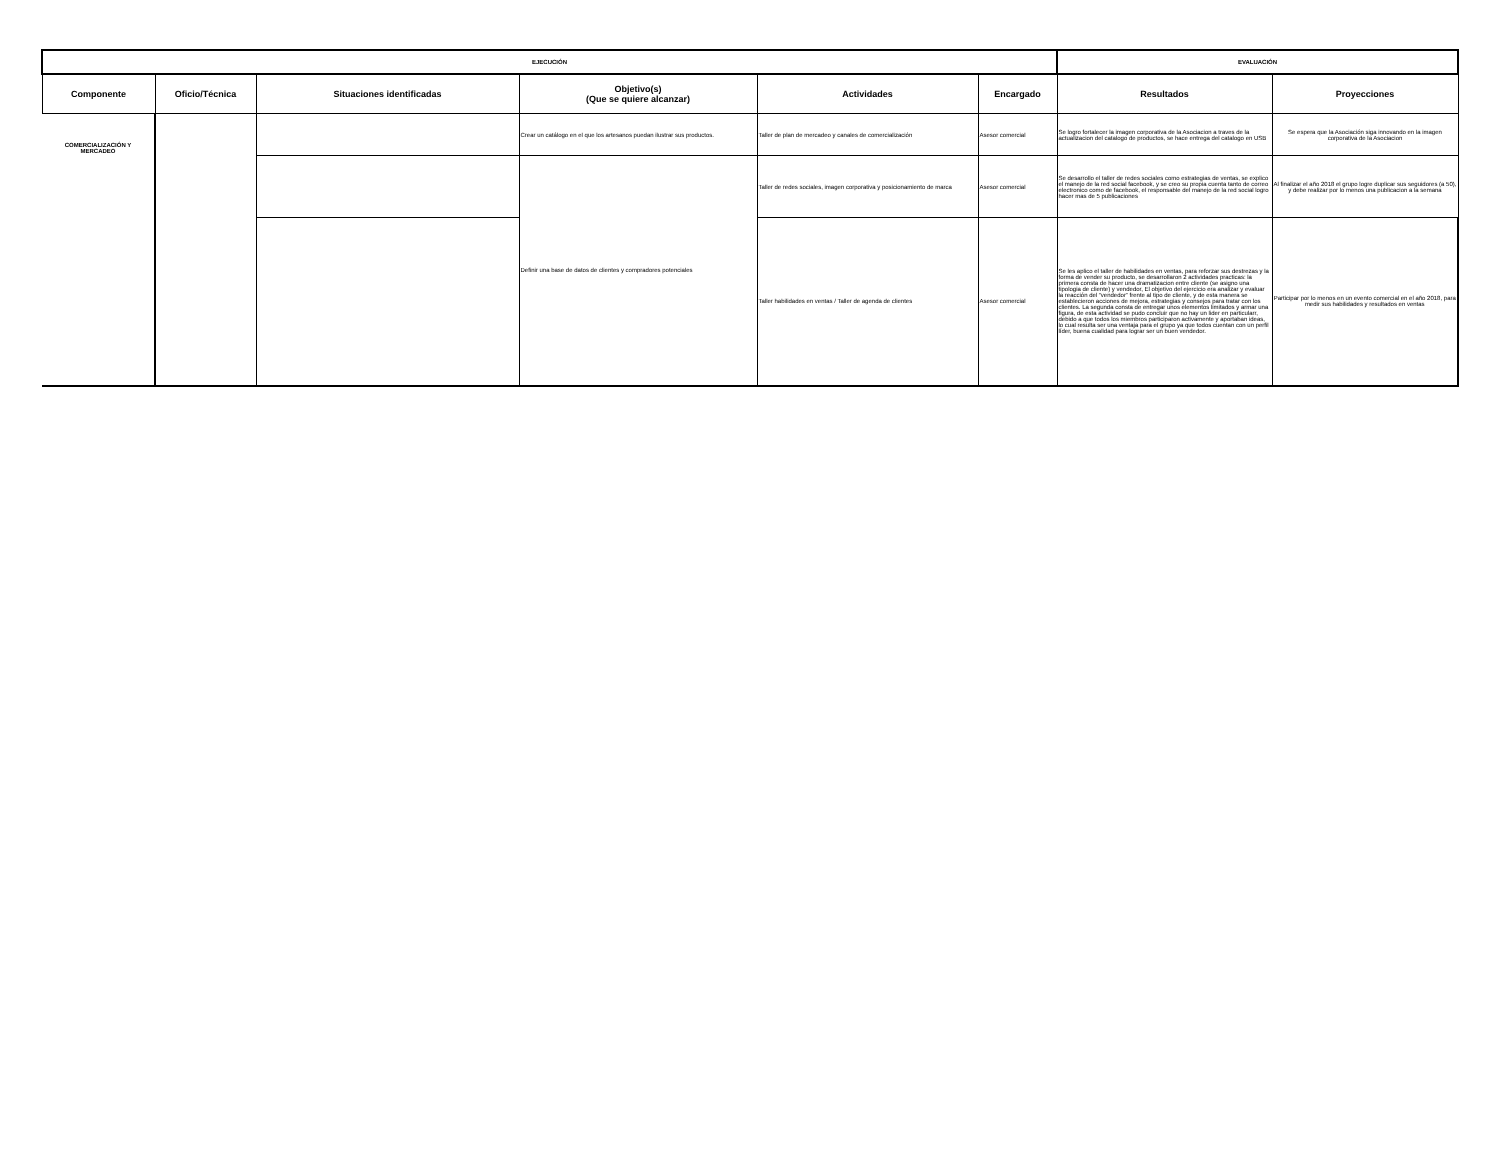| EJECUCIÓN | | | | | | EVALUACIÓN | |
| --- | --- | --- | --- | --- | --- | --- | --- |
| Componente | Oficio/Técnica | Situaciones identificadas | Objetivo(s) (Que se quiere alcanzar) | Actividades | Encargado | Resultados | Proyecciones |
| COMERCIALIZACIÓN Y MERCADEO | | | Crear un catálogo en el que los artesanos puedan ilustrar sus productos. | Taller de plan de mercadeo y canales de comercialización | Asesor comercial | Se logro fortalecer la imagen corporativa de la Asociacion a traves de la actualizacion del catalogo de productos, se hace entrega del catalogo en USB | Se espera que la Asociación siga innovando en la imagen corporativa de la Asociacion |
| | | | Definir una base de datos de clientes y compradores potenciales | Taller de redes sociales, imagen corporativa y posicionamiento de marca | Asesor comercial | Se desarrollo el taller de redes sociales como estrategias de ventas, se explico el manejo de la red social facebook, y se creo su propia cuenta tanto de correo electronico como de facebook, el responsable del manejo de la red social logro hacer mas de 5 publicaciones | Al finalizar el año 2018 el grupo logre duplicar sus seguidores (a 50), y debe realizar por lo menos una publicacion a la semana |
| | | | | Taller habilidades en ventas / Taller de agenda de clientes | Asesor comercial | Se les aplico el taller de habilidades en ventas, para reforzar sus destrezas y la forma de vender su producto, se desarrollaron 2 actividades practicas: la primera consta de hacer una dramatizacion entre cliente (se asigno una tipologia de cliente) y vendedor, El objetivo del ejercicio era analizar y evaluar la reacción del “vendedor” frente al tipo de cliente, y de esta manera se establecieron acciones de mejora, estrategias y consejos para tratar con los clientes. La segunda consta de entregar unos elementos limitados y armar una figura, de esta actividad se pudo concluir que no hay un lider en particularr, debido a que todos los miembros participaron activamente y aportaban ideas, lo cual resulta ser una ventaja para el grupo ya que todos cuentan con un perfil líder, buena cualidad para lograr ser un buen vendedor. | Participar por lo menos en un evento comercial en el año 2018, para medir sus habilidades y resultados en ventas |